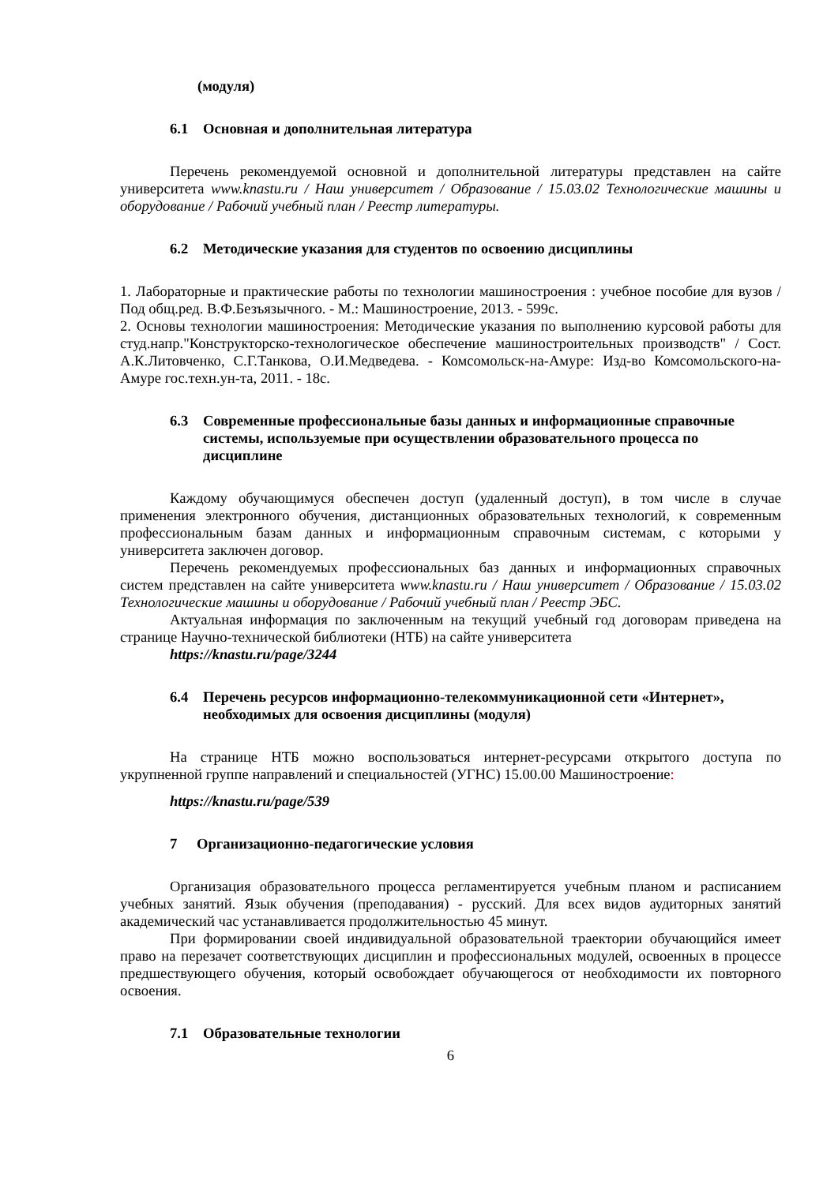(модуля)
6.1 Основная и дополнительная литература
Перечень рекомендуемой основной и дополнительной литературы представлен на сайте университета www.knastu.ru / Наш университет / Образование / 15.03.02 Технологические машины и оборудование / Рабочий учебный план / Реестр литературы.
6.2 Методические указания для студентов по освоению дисциплины
1. Лабораторные и практические работы по технологии машиностроения : учебное пособие для вузов / Под общ.ред. В.Ф.Безъязычного. - М.: Машиностроение, 2013. - 599с.
2. Основы технологии машиностроения: Методические указания по выполнению курсовой работы для студ.напр."Конструкторско-технологическое обеспечение машиностроительных производств" / Сост. А.К.Литовченко, С.Г.Танкова, О.И.Медведева. - Комсомольск-на-Амуре: Изд-во Комсомольского-на-Амуре гос.техн.ун-та, 2011. - 18с.
6.3 Современные профессиональные базы данных и информационные справочные системы, используемые при осуществлении образовательного процесса по дисциплине
Каждому обучающимуся обеспечен доступ (удаленный доступ), в том числе в случае применения электронного обучения, дистанционных образовательных технологий, к современным профессиональным базам данных и информационным справочным системам, с которыми у университета заключен договор.
Перечень рекомендуемых профессиональных баз данных и информационных справочных систем представлен на сайте университета www.knastu.ru / Наш университет / Образование / 15.03.02 Технологические машины и оборудование / Рабочий учебный план / Реестр ЭБС.
Актуальная информация по заключенным на текущий учебный год договорам приведена на странице Научно-технической библиотеки (НТБ) на сайте университета
https://knastu.ru/page/3244
6.4 Перечень ресурсов информационно-телекоммуникационной сети «Интернет», необходимых для освоения дисциплины (модуля)
На странице НТБ можно воспользоваться интернет-ресурсами открытого доступа по укрупненной группе направлений и специальностей (УГНС) 15.00.00 Машиностроение:
https://knastu.ru/page/539
7 Организационно-педагогические условия
Организация образовательного процесса регламентируется учебным планом и расписанием учебных занятий. Язык обучения (преподавания) - русский. Для всех видов аудиторных занятий академический час устанавливается продолжительностью 45 минут.
При формировании своей индивидуальной образовательной траектории обучающийся имеет право на перезачет соответствующих дисциплин и профессиональных модулей, освоенных в процессе предшествующего обучения, который освобождает обучающегося от необходимости их повторного освоения.
7.1 Образовательные технологии
6